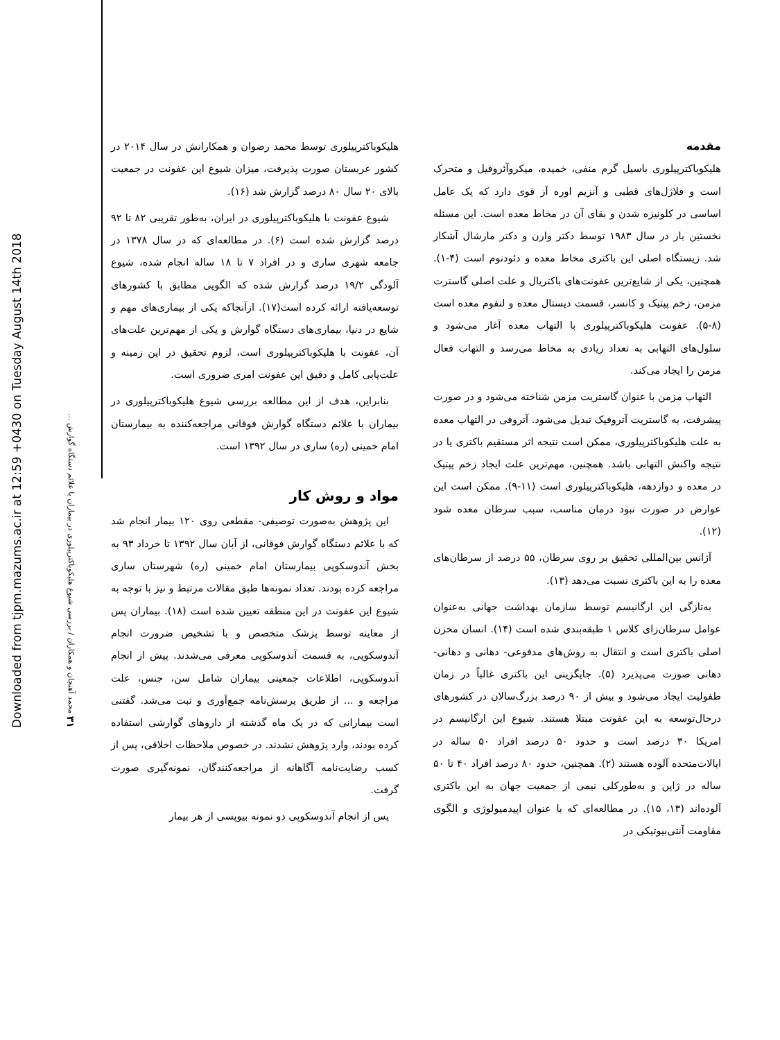Downloaded from tjpm.mazums.ac.ir at 12:59 +0430 on Tuesday August 14th 2018
۳۱ محمد آهنجان و همکاران / بررسی شیوع هلیکوباکترپیلوری در بیماران با علائم دستگاه گوارش ...
مقدمه
هلیکوباکترپیلوری باسیل گرم منفی، خمیده، میکروآئروفیل و متحرک است و فلاژل‌های قطبی و آنزیم اوره آز قوی دارد که یک عامل اساسی در کلونیزه شدن و بقای آن در مخاط معده است. این مسئله نخستین بار در سال ۱۹۸۳ توسط دکتر وارن و دکتر مارشال آشکار شد. زیستگاه اصلی این باکتری مخاط معده و دئودنوم است (۴-۱). همچنین، یکی از شایع‌ترین عفونت‌های باکتریال و علت اصلی گاسترت مزمن، زخم پپتیک و کانسر، قسمت دیستال معده و لنفوم معده است (۸-۵). عفونت هلیکوباکترپیلوری با التهاب معده آغاز می‌شود و سلول‌های التهابی به تعداد زیادی به مخاط می‌رسد و التهاب فعال مزمن را ایجاد می‌کند.
التهاب مزمن با عنوان گاستریت مزمن شناخته می‌شود و در صورت پیشرفت، به گاستریت آتروفیک تبدیل می‌شود. آتروفی در التهاب معده به علت هلیکوباکترپیلوری، ممکن است نتیجه اثر مستقیم باکتری یا در نتیجه واکنش التهابی باشد. همچنین، مهم‌ترین علت ایجاد زخم پپتیک در معده و دوازدهه، هلیکوباکترپیلوری است (۱۱-۹). ممکن است این عوارض در صورت نبود درمان مناسب، سبب سرطان معده شود (۱۲).
آژانس بین‌المللی تحقیق بر روی سرطان، ۵۵ درصد از سرطان‌های معده را به این باکتری نسبت می‌دهد (۱۳).
به‌تازگی این ارگانیسم توسط سازمان بهداشت جهانی به‌عنوان عوامل سرطان‌زای کلاس ۱ طبقه‌بندی شده است (۱۴). انسان مخزن اصلی باکتری است و انتقال به روش‌های مدفوعی- دهانی و دهانی- دهانی صورت می‌پذیرد (۵). جایگزینی این باکتری غالباً در زمان طفولیت ایجاد می‌شود و بیش از ۹۰ درصد بزرگ‌سالان در کشورهای درحال‌توسعه به این عفونت مبتلا هستند. شیوع این ارگانیسم در امریکا ۳۰ درصد است و حدود ۵۰ درصد افراد ۵۰ ساله در ایالات‌متحده آلوده هستند (۲). همچنین، حدود ۸۰ درصد افراد ۴۰ تا ۵۰ ساله در ژاپن و به‌طورکلی نیمی از جمعیت جهان به این باکتری آلوده‌اند (۱۳، ۱۵). در مطالعه‌ای که با عنوان اپیدمیولوژی و الگوی مقاومت آنتی‌بیوتیکی در
هلیکوباکترپیلوری توسط محمد رضوان و همکارانش در سال ۲۰۱۴ در کشور عربستان صورت پذیرفت، میزان شیوع این عفونت در جمعیت بالای ۲۰ سال ۸۰ درصد گزارش شد (۱۶).
شیوع عفونت با هلیکوباکترپیلوری در ایران، به‌طور تقریبی ۸۲ تا ۹۲ درصد گزارش شده است (۶). در مطالعه‌ای که در سال ۱۳۷۸ در جامعه شهری ساری و در افراد ۷ تا ۱۸ ساله انجام شده، شیوع آلودگی ۱۹/۲ درصد گزارش شده که الگویی مطابق با کشورهای توسعه‌یافته ارائه کرده است(۱۷). ازآنجاکه یکی از بیماری‌های مهم و شایع در دنیا، بیماری‌های دستگاه گوارش و یکی از مهم‌ترین علت‌های آن، عفونت با هلیکوباکترپیلوری است، لزوم تحقیق در این زمینه و علت‌یابی کامل و دقیق این عفونت امری ضروری است.
بنابراین، هدف از این مطالعه بررسی شیوع هلیکوباکترپیلوری در بیماران با علائم دستگاه گوارش فوقانی مراجعه‌کننده به بیمارستان امام خمینی (ره) ساری در سال ۱۳۹۲ است.
مواد و روش کار
این پژوهش به‌صورت توصیفی- مقطعی روی ۱۲۰ بیمار انجام شد که با علائم دستگاه گوارش فوقانی، از آبان سال ۱۳۹۲ تا خرداد ۹۳ به بخش آندوسکوپی بیمارستان امام خمینی (ره) شهرستان ساری مراجعه کرده بودند. تعداد نمونه‌ها طبق مقالات مرتبط و نیز با توجه به شیوع این عفونت در این منطقه تعیین شده است (۱۸). بیماران پس از معاینه توسط پزشک متخصص و با تشخیص ضرورت انجام آندوسکوپی، به قسمت آندوسکوپی معرفی می‌شدند. پیش از انجام آندوسکوپی، اطلاعات جمعیتی بیماران شامل سن، جنس، علت مراجعه و ... از طریق پرسش‌نامه جمع‌آوری و ثبت می‌شد. گفتنی است بیمارانی که در یک ماه گذشته از داروهای گوارشی استفاده کرده بودند، وارد پژوهش نشدند. در خصوص ملاحظات اخلاقی، پس از کسب رضایت‌نامه آگاهانه از مراجعه‌کنندگان، نمونه‌گیری صورت گرفت.
پس از انجام آندوسکوپی دو نمونه بیوپسی از هر بیمار